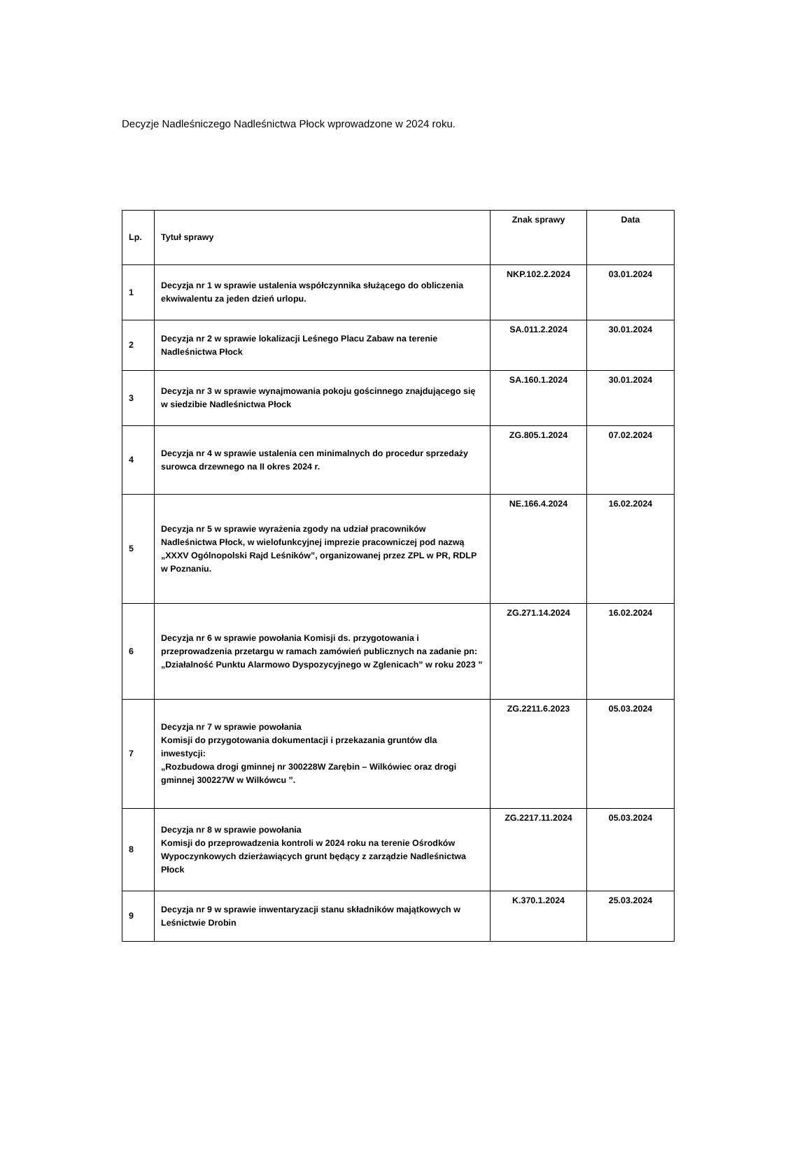Decyzje Nadleśniczego Nadleśnictwa Płock wprowadzone w 2024 roku.
| Lp. | Tytuł sprawy | Znak sprawy | Data |
| --- | --- | --- | --- |
| 1 | Decyzja nr 1 w sprawie ustalenia współczynnika służącego do obliczenia ekwiwalentu za jeden dzień urlopu. | NKP.102.2.2024 | 03.01.2024 |
| 2 | Decyzja nr 2 w sprawie lokalizacji Leśnego Placu Zabaw na terenie Nadleśnictwa Płock | SA.011.2.2024 | 30.01.2024 |
| 3 | Decyzja nr 3 w sprawie wynajmowania pokoju gościnnego znajdującego się w siedzibie Nadleśnictwa Płock | SA.160.1.2024 | 30.01.2024 |
| 4 | Decyzja nr 4 w sprawie ustalenia cen minimalnych do procedur sprzedaży surowca drzewnego na II okres 2024 r. | ZG.805.1.2024 | 07.02.2024 |
| 5 | Decyzja nr 5 w sprawie wyrażenia zgody na udział pracowników Nadleśnictwa Płock, w wielofunkcyjnej imprezie pracowniczej pod nazwą „XXXV Ogólnopolski Rajd Leśników”, organizowanej przez ZPL w PR, RDLP w Poznaniu. | NE.166.4.2024 | 16.02.2024 |
| 6 | Decyzja nr 6 w sprawie powołania Komisji ds. przygotowania i przeprowadzenia przetargu w ramach zamówień publicznych na zadanie pn: „Działalność Punktu Alarmowo Dyspozycyjnego w Zglenicach” w roku 2023 ” | ZG.271.14.2024 | 16.02.2024 |
| 7 | Decyzja nr 7 w sprawie powołania Komisji do przygotowania dokumentacji i przekazania gruntów dla inwestycji: „Rozbudowa drogi gminnej nr 300228W Zarębin – Wilkówiec oraz drogi gminnej 300227W w Wilkówcu ”. | ZG.2211.6.2023 | 05.03.2024 |
| 8 | Decyzja nr 8 w sprawie powołania Komisji do przeprowadzenia kontroli w 2024 roku na terenie Ośrodków Wypoczynkowych dzierżawiących grunt będący z zarządzie Nadleśnictwa Płock | ZG.2217.11.2024 | 05.03.2024 |
| 9 | Decyzja nr 9 w sprawie inwentaryzacji stanu składników majątkowych w Leśnictwie Drobin | K.370.1.2024 | 25.03.2024 |